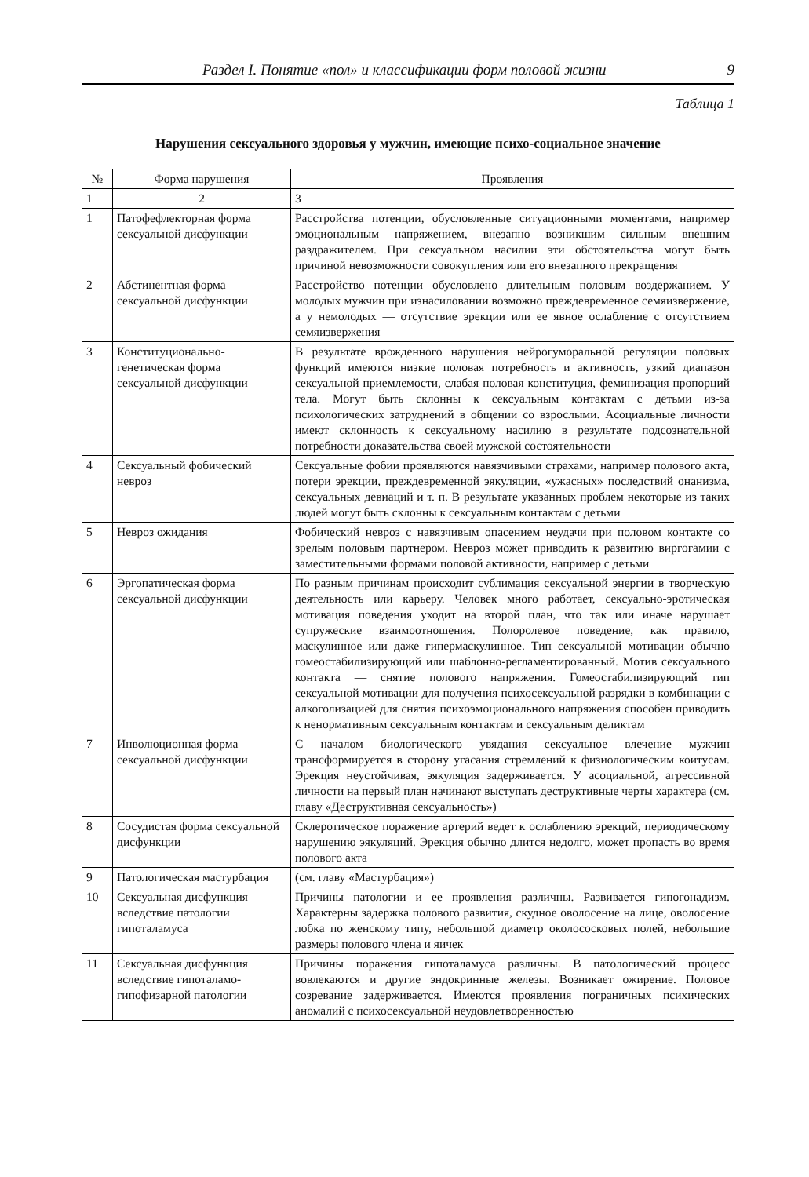Раздел I. Понятие «пол» и классификации форм половой жизни 9
Таблица 1
Нарушения сексуального здоровья у мужчин, имеющие психо-социальное значение
| № | Форма нарушения | Проявления |
| --- | --- | --- |
| 1 | 2 | 3 |
| 1 | Патофефлекторная форма сексуальной дисфункции | Расстройства потенции, обусловленные ситуационными моментами, например эмоциональным напряжением, внезапно возникшим сильным внешним раздражителем. При сексуальном насилии эти обстоятельства могут быть причиной невозможности совокупления или его внезапного прекращения |
| 2 | Абстинентная форма сексуальной дисфункции | Расстройство потенции обусловлено длительным половым воздержанием. У молодых мужчин при изнасиловании возможно преждевременное семяизвержение, а у немолодых — отсутствие эрекции или ее явное ослабление с отсутствием семяизвержения |
| 3 | Конституционально-генетическая форма сексуальной дисфункции | В результате врожденного нарушения нейрогуморальной регуляции половых функций имеются низкие половая потребность и активность, узкий диапазон сексуальной приемлемости, слабая половая конституция, феминизация пропорций тела. Могут быть склонны к сексуальным контактам с детьми из-за психологических затруднений в общении со взрослыми. Асоциальные личности имеют склонность к сексуальному насилию в результате подсознательной потребности доказательства своей мужской состоятельности |
| 4 | Сексуальный фобический невроз | Сексуальные фобии проявляются навязчивыми страхами, например полового акта, потери эрекции, преждевременной эякуляции, «ужасных» последствий онанизма, сексуальных девиаций и т. п. В результате указанных проблем некоторые из таких людей могут быть склонны к сексуальным контактам с детьми |
| 5 | Невроз ожидания | Фобический невроз с навязчивым опасением неудачи при половом контакте со зрелым половым партнером. Невроз может приводить к развитию виргогамии с заместительными формами половой активности, например с детьми |
| 6 | Эргопатическая форма сексуальной дисфункции | По разным причинам происходит сублимация сексуальной энергии в творческую деятельность или карьеру. Человек много работает, сексуально-эротическая мотивация поведения уходит на второй план, что так или иначе нарушает супружеские взаимоотношения. Полоролевое поведение, как правило, маскулинное или даже гипермаскулинное. Тип сексуальной мотивации обычно гомеостабилизирующий или шаблонно-регламентированный. Мотив сексуального контакта — снятие полового напряжения. Гомеостабилизирующий тип сексуальной мотивации для получения психосексуальной разрядки в комбинации с алкоголизацией для снятия психоэмоционального напряжения способен приводить к ненормативным сексуальным контактам и сексуальным деликтам |
| 7 | Инволюционная форма сексуальной дисфункции | С началом биологического увядания сексуальное влечение мужчин трансформируется в сторону угасания стремлений к физиологическим коитусам. Эрекция неустойчивая, эякуляция задерживается. У асоциальной, агрессивной личности на первый план начинают выступать деструктивные черты характера (см. главу «Деструктивная сексуальность») |
| 8 | Сосудистая форма сексуальной дисфункции | Склеротическое поражение артерий ведет к ослаблению эрекций, периодическому нарушению эякуляций. Эрекция обычно длится недолго, может пропасть во время полового акта |
| 9 | Патологическая мастурбация | (см. главу «Мастурбация») |
| 10 | Сексуальная дисфункция вследствие патологии гипоталамуса | Причины патологии и ее проявления различны. Развивается гипогонадизм. Характерны задержка полового развития, скудное оволосение на лице, оволосение лобка по женскому типу, небольшой диаметр околососковых полей, небольшие размеры полового члена и яичек |
| 11 | Сексуальная дисфункция вследствие гипоталамо-гипофизарной патологии | Причины поражения гипоталамуса различны. В патологический процесс вовлекаются и другие эндокринные железы. Возникает ожирение. Половое созревание задерживается. Имеются проявления пограничных психических аномалий с психосексуальной неудовлетворенностью |